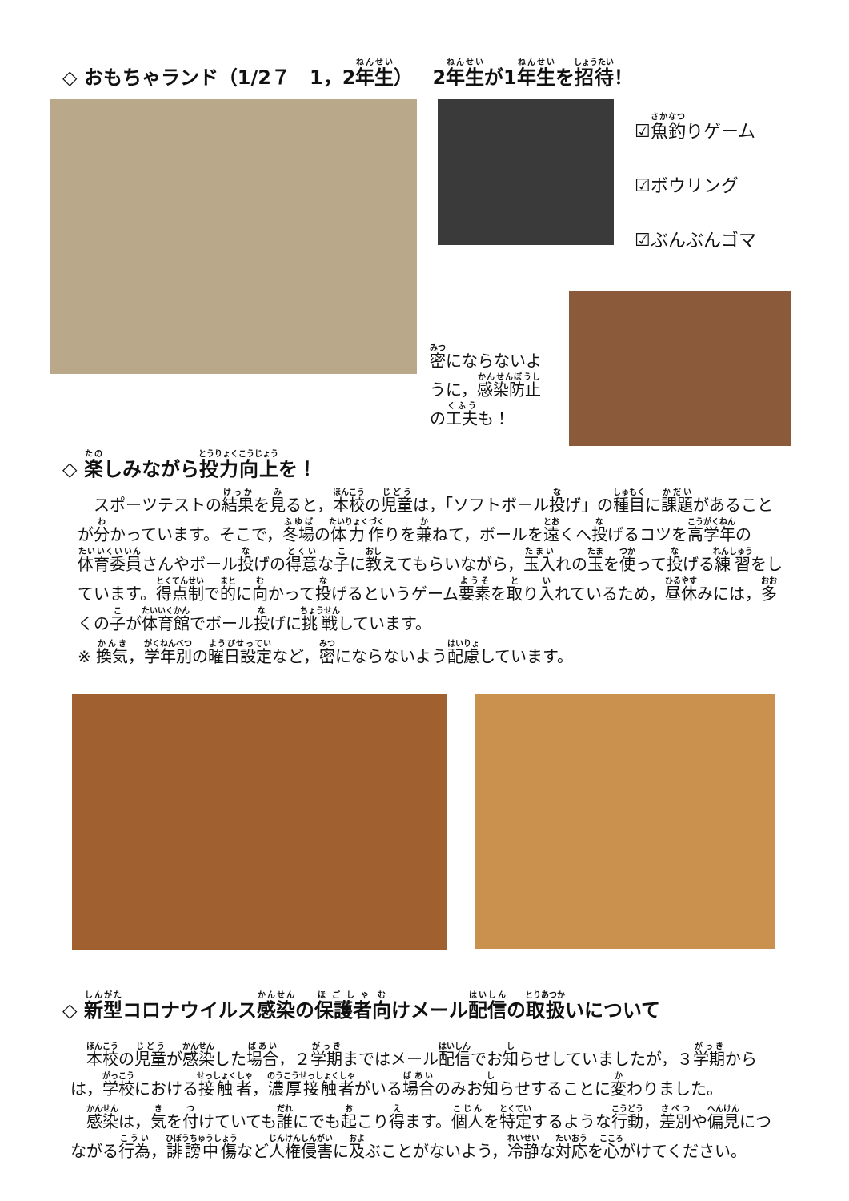◇ おもちゃランド（1/2７　1，2年生）　2年生が1年生を招待！
☑魚釣りゲーム
☑ボウリング
☑ぶんぶんゴマ
密にならないように，感染防止の工夫も！
◇ 楽しみながら投力向上を！
　スポーツテストの結果を見ると，本校の児童は，「ソフトボール投げ」の種目に課題があることが分かっています。そこで，冬場の体力作りを兼ねて，ボールを遠くへ投げるコツを高学年の体育委員さんやボール投げの得意な子に教えてもらいながら，玉入れの玉を使って投げる練習をしています。得点制で的に向かって投げるというゲーム要素を取り入れているため，昼休みには，多くの子が体育館でボール投げに挑戦しています。
※ 換気，学年別の曜日設定など，密にならないよう配慮しています。
◇ 新型コロナウイルス感染の保護者向けメール配信の取扱いについて
　本校の児童が感染した場合，２学期まではメール配信でお知らせしていましたが，３学期からは，学校における接触者，濃厚接触者がいる場合のみお知らせすることに変わりました。
　感染は，気を付けていても誰にでも起こり得ます。個人を特定するような行動，差別や偏見につながる行為，誹謗中傷など人権侵害に及ぶことがないよう，冷静な対応を心がけてください。